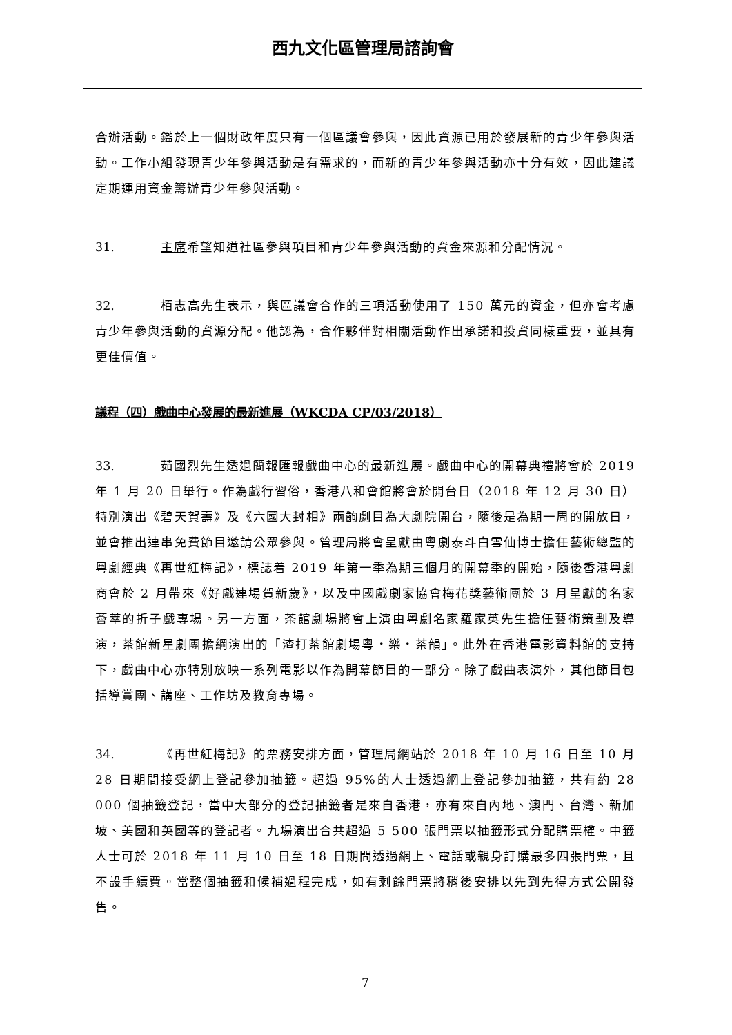西九文化區管理局諮詢會
合辦活動。鑑於上一個財政年度只有一個區議會參與，因此資源已用於發展新的青少年參與活動。工作小組發現青少年參與活動是有需求的，而新的青少年參與活動亦十分有效，因此建議定期運用資金籌辦青少年參與活動。
31. 主席希望知道社區參與項目和青少年參與活動的資金來源和分配情況。
32. 栢志高先生表示，與區議會合作的三項活動使用了 150 萬元的資金，但亦會考慮青少年參與活動的資源分配。他認為，合作夥伴對相關活動作出承諾和投資同樣重要，並具有更佳價值。
議程（四）戲曲中心發展的最新進展（WKCDA CP/03/2018）
33. 茹國烈先生透過簡報匯報戲曲中心的最新進展。戲曲中心的開幕典禮將會於 2019 年 1 月 20 日舉行。作為戲行習俗，香港八和會館將會於開台日（2018 年 12 月 30 日）特別演出《碧天賀壽》及《六國大封相》兩齣劇目為大劇院開台，隨後是為期一周的開放日，並會推出連串免費節目邀請公眾參與。管理局將會呈獻由粵劇泰斗白雪仙博士擔任藝術總監的粵劇經典《再世紅梅記》，標誌着 2019 年第一季為期三個月的開幕季的開始，隨後香港粵劇商會於 2 月帶來《好戲連場賀新歲》，以及中國戲劇家協會梅花獎藝術團於 3 月呈獻的名家薈萃的折子戲專場。另一方面，茶館劇場將會上演由粵劇名家羅家英先生擔任藝術策劃及導演，茶館新星劇團擔綱演出的「渣打茶館劇場粵・樂・茶韻」。此外在香港電影資料館的支持下，戲曲中心亦特別放映一系列電影以作為開幕節目的一部分。除了戲曲表演外，其他節目包括導賞團、講座、工作坊及教育專場。
34. 《再世紅梅記》的票務安排方面，管理局網站於 2018 年 10 月 16 日至 10 月 28 日期間接受網上登記參加抽籤。超過 95%的人士透過網上登記參加抽籤，共有約 28 000 個抽籤登記，當中大部分的登記抽籤者是來自香港，亦有來自內地、澳門、台灣、新加坡、美國和英國等的登記者。九場演出合共超過 5 500 張門票以抽籤形式分配購票權。中籤人士可於 2018 年 11 月 10 日至 18 日期間透過網上、電話或親身訂購最多四張門票，且不設手續費。當整個抽籤和候補過程完成，如有剩餘門票將稍後安排以先到先得方式公開發售。
7